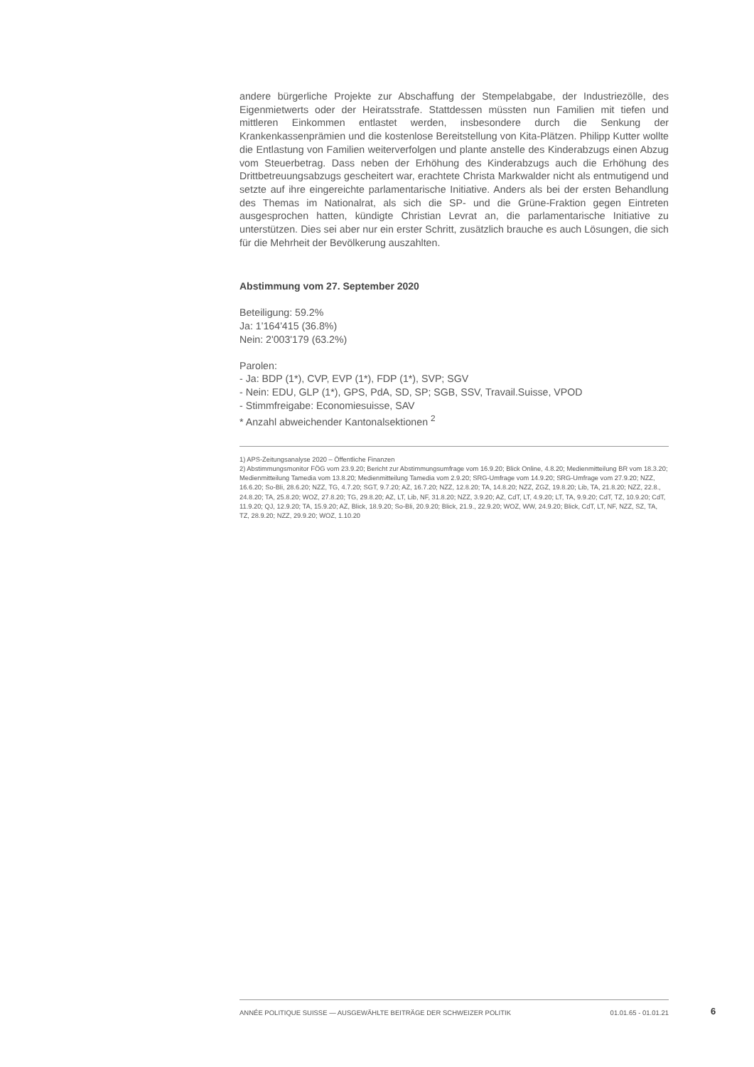andere bürgerliche Projekte zur Abschaffung der Stempelabgabe, der Industriezölle, des Eigenmietwerts oder der Heiratsstrafe. Stattdessen müssten nun Familien mit tiefen und mittleren Einkommen entlastet werden, insbesondere durch die Senkung der Krankenkassenprämien und die kostenlose Bereitstellung von Kita-Plätzen. Philipp Kutter wollte die Entlastung von Familien weiterverfolgen und plante anstelle des Kinderabzugs einen Abzug vom Steuerbetrag. Dass neben der Erhöhung des Kinderabzugs auch die Erhöhung des Drittbetreuungsabzugs gescheitert war, erachtete Christa Markwalder nicht als entmutigend und setzte auf ihre eingereichte parlamentarische Initiative. Anders als bei der ersten Behandlung des Themas im Nationalrat, als sich die SP- und die Grüne-Fraktion gegen Eintreten ausgesprochen hatten, kündigte Christian Levrat an, die parlamentarische Initiative zu unterstützen. Dies sei aber nur ein erster Schritt, zusätzlich brauche es auch Lösungen, die sich für die Mehrheit der Bevölkerung auszahlten.
Abstimmung vom 27. September 2020
Beteiligung: 59.2%
Ja: 1'164'415 (36.8%)
Nein: 2'003'179 (63.2%)
Parolen:
- Ja: BDP (1*), CVP, EVP (1*), FDP (1*), SVP; SGV
- Nein: EDU, GLP (1*), GPS, PdA, SD, SP; SGB, SSV, Travail.Suisse, VPOD
- Stimmfreigabe: Economiesuisse, SAV
* Anzahl abweichender Kantonalsektionen <sup>2</sup>
1) APS-Zeitungsanalyse 2020 – Öffentliche Finanzen
2) Abstimmungsmonitor FÖG vom 23.9.20; Bericht zur Abstimmungsumfrage vom 16.9.20; Blick Online, 4.8.20; Medienmitteilung BR vom 18.3.20; Medienmitteilung Tamedia vom 13.8.20; Medienmitteilung Tamedia vom 2.9.20; SRG-Umfrage vom 14.9.20; SRG-Umfrage vom 27.9.20; NZZ, 16.6.20; So-Bli, 28.6.20; NZZ, TG, 4.7.20; SGT, 9.7.20; AZ, 16.7.20; NZZ, 12.8.20; TA, 14.8.20; NZZ, ZGZ, 19.8.20; Lib, TA, 21.8.20; NZZ, 22.8., 24.8.20; TA, 25.8.20; WOZ, 27.8.20; TG, 29.8.20; AZ, LT, Lib, NF, 31.8.20; NZZ, 3.9.20; AZ, CdT, LT, 4.9.20; LT, TA, 9.9.20; CdT, TZ, 10.9.20; CdT, 11.9.20; QJ, 12.9.20; TA, 15.9.20; AZ, Blick, 18.9.20; So-Bli, 20.9.20; Blick, 21.9., 22.9.20; WOZ, WW, 24.9.20; Blick, CdT, LT, NF, NZZ, SZ, TA, TZ, 28.9.20; NZZ, 29.9.20; WOZ, 1.10.20
ANNÉE POLITIQUE SUISSE — AUSGEWÄHLTE BEITRÄGE DER SCHWEIZER POLITIK 01.01.65 - 01.01.21
6